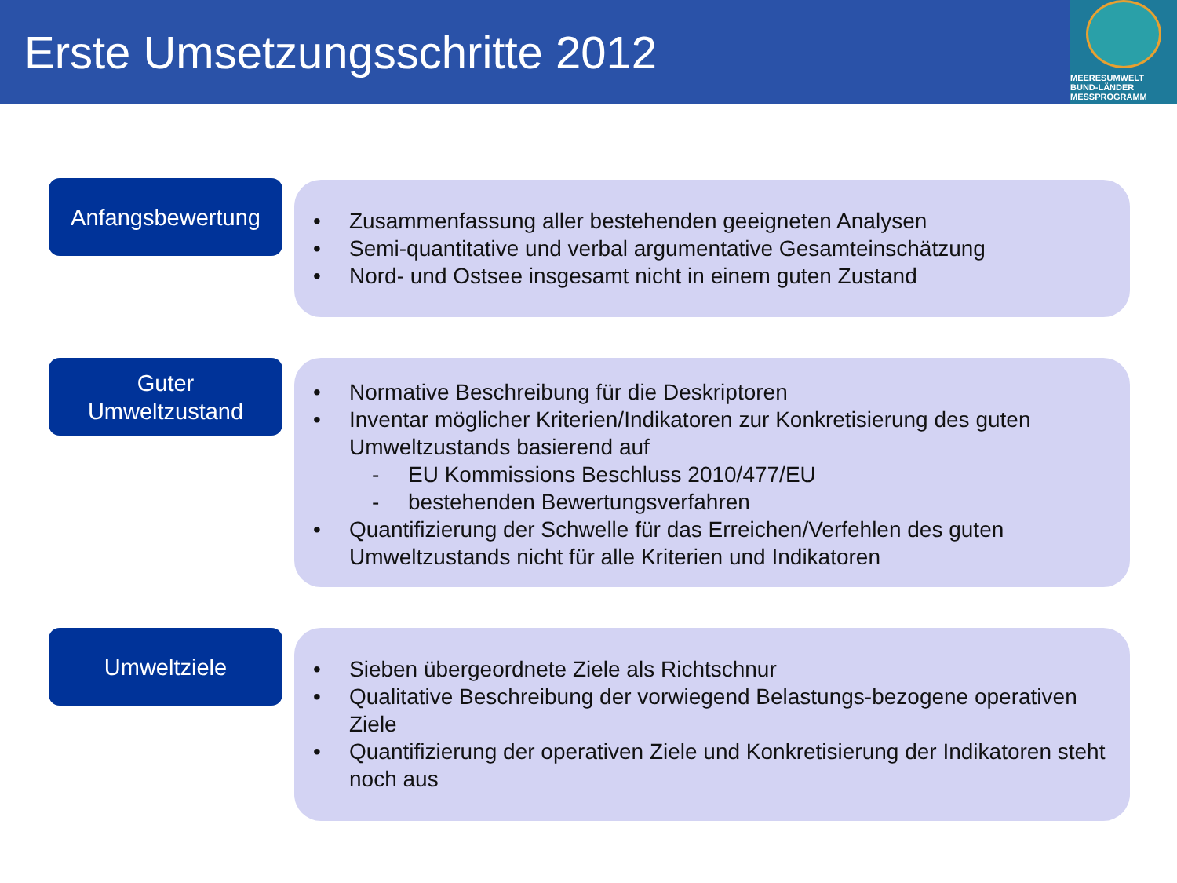Erste Umsetzungsschritte 2012
MEERESUMWELT
BUND-LÄNDER MESSPROGRAMM
Anfangsbewertung
• Zusammenfassung aller bestehenden geeigneten Analysen
• Semi-quantitative und verbal argumentative Gesamteinschätzung
• Nord- und Ostsee insgesamt nicht in einem guten Zustand
Guter
Umweltzustand
• Normative Beschreibung für die Deskriptoren
• Inventar möglicher Kriterien/Indikatoren zur Konkretisierung des guten Umweltzustands basierend auf
- EU Kommissions Beschluss 2010/477/EU
- bestehenden Bewertungsverfahren
• Quantifizierung der Schwelle für das Erreichen/Verfehlen des guten Umweltzustands nicht für alle Kriterien und Indikatoren
Umweltziele
• Sieben übergeordnete Ziele als Richtschnur
• Qualitative Beschreibung der vorwiegend Belastungs-bezogene operativen Ziele
• Quantifizierung der operativen Ziele und Konkretisierung der Indikatoren steht noch aus